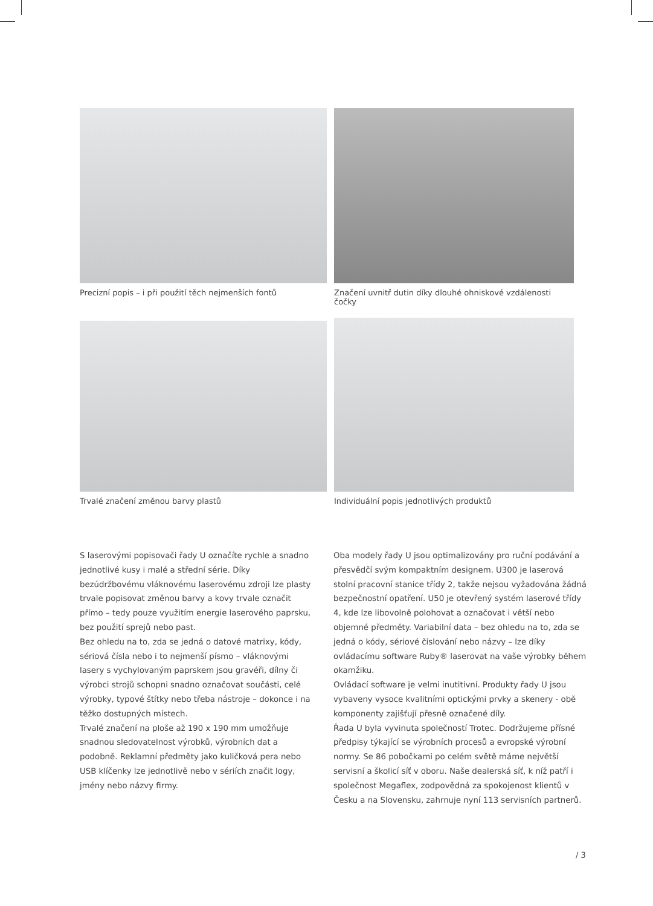Precizní popis – i při použití těch nejmenších fontů
Značení uvnitř dutin díky dlouhé ohniskové vzdálenosti čočky
Trvalé značení změnou barvy plastů
Individuální popis jednotlivých produktů
S laserovými popisovači řady U označíte rychle a snadno jednotlivé kusy i malé a střední série. Díky bezúdržbovému vláknovému laserovému zdroji lze plasty trvale popisovat změnou barvy a kovy trvale označit přímo – tedy pouze využitím energie laserového paprsku, bez použití sprejů nebo past.
Bez ohledu na to, zda se jedná o datové matrixy, kódy, sériová čísla nebo i to nejmenší písmo – vláknovými lasery s vychylovaným paprskem jsou gravéři, dílny či výrobci strojů schopni snadno označovat součásti, celé výrobky, typové štítky nebo třeba nástroje – dokonce i na těžko dostupných místech.
Trvalé značení na ploše až 190 x 190 mm umožňuje snadnou sledovatelnost výrobků, výrobních dat a podobně. Reklamní předměty jako kuličková pera nebo USB klíčenky lze jednotlivě nebo v sériích značit logy, jmény nebo názvy firmy.
Oba modely řady U jsou optimalizovány pro ruční podávání a přesvědčí svým kompaktním designem. U300 je laserová stolní pracovní stanice třídy 2, takže nejsou vyžadována žádná bezpečnostní opatření. U50 je otevřený systém laserové třídy 4, kde lze libovolně polohovat a označovat i větší nebo objemné předměty. Variabilní data – bez ohledu na to, zda se jedná o kódy, sériové číslování nebo názvy – lze díky ovládacímu software Ruby® laserovat na vaše výrobky během okamžiku.
Ovládací software je velmi inutitivní. Produkty řady U jsou vybaveny vysoce kvalitními optickými prvky a skenery - obě komponenty zajišťují přesně označené díly.
Řada U byla vyvinuta společností Trotec. Dodržujeme přísné předpisy týkající se výrobních procesů a evropské výrobní normy. Se 86 pobočkami po celém světě máme největší servisní a školicí síť v oboru. Naše dealerská síť, k níž patří i společnost Megaflex, zodpovědná za spokojenost klientů v Česku a na Slovensku, zahrnuje nyní 113 servisních partnerů.
/ 3